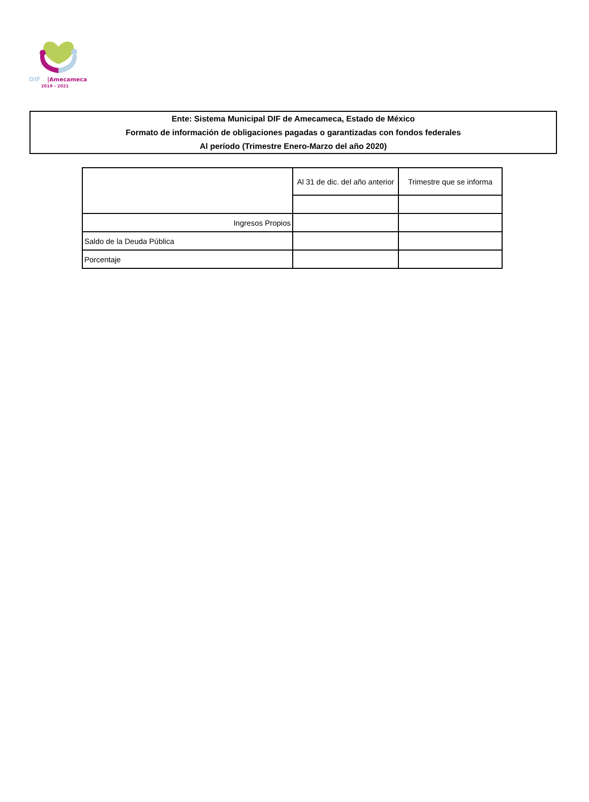DIF
|Amecameca
2019 – 2021
Ente: Sistema Municipal DIF de Amecameca, Estado de México
Formato de información de obligaciones pagadas o garantizadas con fondos federales
Al período (Trimestre Enero-Marzo del año 2020)
| | Al 31 de dic. del año anterior | Trimestre que se informa |
| Ingresos Propios | | |
| Saldo de la Deuda Pública | | |
| Porcentaje | | |